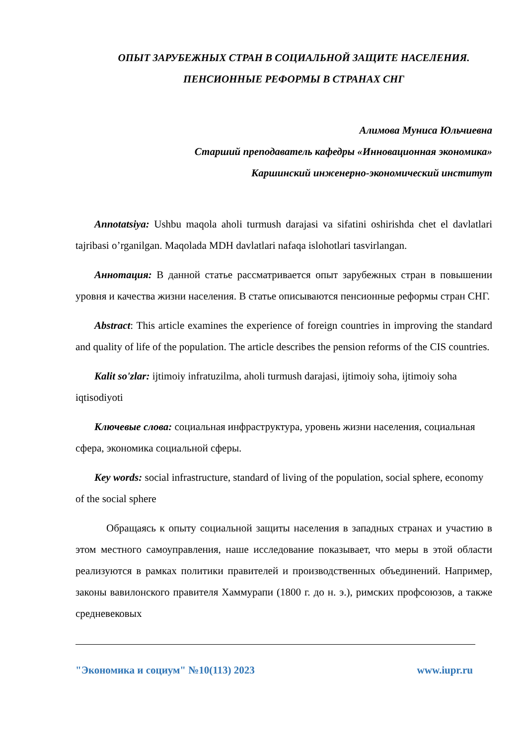ОПЫТ ЗАРУБЕЖНЫХ СТРАН В СОЦИАЛЬНОЙ ЗАЩИТЕ НАСЕЛЕНИЯ. ПЕНСИОННЫЕ РЕФОРМЫ В СТРАНАХ СНГ
Алимова Муниса Юльчиевна
Старший преподаватель кафедры «Инновационная экономика»
Каршинский инженерно-экономический институт
Annotatsiya: Ushbu maqola aholi turmush darajasi va sifatini oshirishda chet el davlatlari tajribasi o’rganilgan. Maqolada MDH davlatlari nafaqa islohotlari tasvirlangan.
Аннотация: В данной статье рассматривается опыт зарубежных стран в повышении уровня и качества жизни населения. В статье описываются пенсионные реформы стран СНГ.
Abstract: This article examines the experience of foreign countries in improving the standard and quality of life of the population. The article describes the pension reforms of the CIS countries.
Kalit so'zlar: ijtimoiy infratuzilma, aholi turmush darajasi, ijtimoiy soha, ijtimoiy soha iqtisodiyoti
Ключевые слова: социальная инфраструктура, уровень жизни населения, социальная сфера, экономика социальной сферы.
Key words: social infrastructure, standard of living of the population, social sphere, economy of the social sphere
Обращаясь к опыту социальной защиты населения в западных странах и участию в этом местного самоуправления, наше исследование показывает, что меры в этой области реализуются в рамках политики правителей и производственных объединений. Например, законы вавилонского правителя Хаммурапи (1800 г. до н. э.), римских профсоюзов, а также средневековых
"Экономика и социум" №10(113) 2023 www.iupr.ru